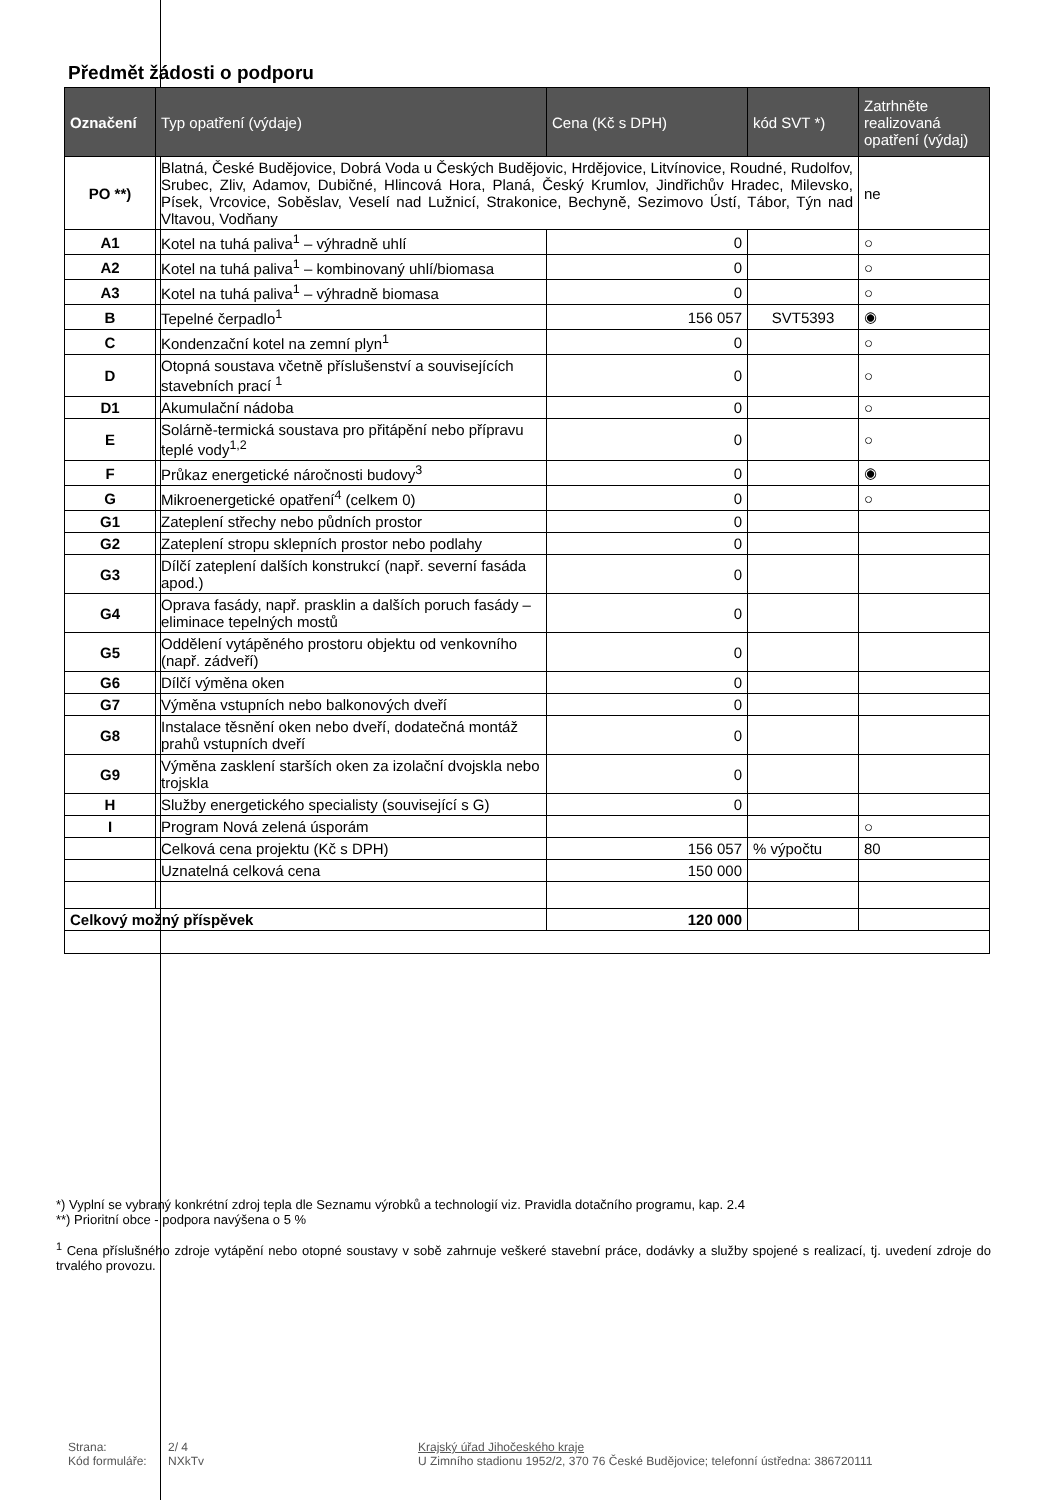Předmět žádosti o podporu
| Označení | Typ opatření (výdaje) | Cena (Kč s DPH) | kód SVT *) | Zatrhněte realizovaná opatření (výdaj) |
| --- | --- | --- | --- | --- |
| PO **) | Blatná, České Budějovice, Dobrá Voda u Českých Budějovic, Hrdějovice, Litvínovice, Roudné, Rudolfov, Srubec, Zliv, Adamov, Dubičné, Hlincová Hora, Planá, Český Krumlov, Jindřichův Hradec, Milevsko, Písek, Vrcovice, Soběslav, Veselí nad Lužnicí, Strakonice, Bechyně, Sezimovo Ústí, Tábor, Týn nad Vltavou, Vodňany | | | ne |
| A1 | Kotel na tuhá paliva<sup>1</sup> – výhradně uhlí | 0 | | ○ |
| A2 | Kotel na tuhá paliva<sup>1</sup> – kombinovaný uhlí/biomasa | 0 | | ○ |
| A3 | Kotel na tuhá paliva<sup>1</sup> – výhradně biomasa | 0 | | ○ |
| B | Tepelné čerpadlo<sup>1</sup> | 156 057 | SVT5393 | ◉ |
| C | Kondenzační kotel na zemní plyn<sup>1</sup> | 0 | | ○ |
| D | Otopná soustava včetně příslušenství a souvisejících stavebních prací <sup>1</sup> | 0 | | ○ |
| D1 | Akumulační nádoba | 0 | | ○ |
| E | Solárně-termická soustava pro přitápění nebo přípravu teplé vody<sup>1,2</sup> | 0 | | ○ |
| F | Průkaz energetické náročnosti budovy<sup>3</sup> | 0 | | ◉ |
| G | Mikroenergetické opatření<sup>4</sup> (celkem 0) | 0 | | ○ |
| G1 | Zateplení střechy nebo půdních prostor | 0 | | |
| G2 | Zateplení stropu sklepních prostor nebo podlahy | 0 | | |
| G3 | Dílčí zateplení dalších konstrukcí (např. severní fasáda apod.) | 0 | | |
| G4 | Oprava fasády, např. prasklin a dalších poruch fasády – eliminace tepelných mostů | 0 | | |
| G5 | Oddělení vytápěného prostoru objektu od venkovního (např. zádveří) | 0 | | |
| G6 | Dílčí výměna oken | 0 | | |
| G7 | Výměna vstupních nebo balkonových dveří | 0 | | |
| G8 | Instalace těsnění oken nebo dveří, dodatečná montáž prahů vstupních dveří | 0 | | |
| G9 | Výměna zasklení starších oken za izolační dvojskla nebo trojskla | 0 | | |
| H | Služby energetického specialisty (související s G) | 0 | | |
| I | Program Nová zelená úsporám | | | ○ |
| | Celková cena projektu (Kč s DPH) | 156 057 | % výpočtu | 80 |
| | Uznatelná celková cena | 150 000 | | |
| Celkový možný příspěvek | | 120 000 | | |
*) Vyplní se vybraný konkrétní zdroj tepla dle Seznamu výrobků a technologií viz. Pravidla dotačního programu, kap. 2.4
**) Prioritní obce - podpora navýšena o 5 %
<sup>1</sup> Cena příslušného zdroje vytápění nebo otopné soustavy v sobě zahrnuje veškeré stavební práce, dodávky a služby spojené s realizací, tj. uvedení zdroje do trvalého provozu.
Strana:
Kód formuláře:
2/ 4
NXkTv
Krajský úřad Jihočeského kraje
U Zimního stadionu 1952/2, 370 76 České Budějovice; telefonní ústředna: 386720111